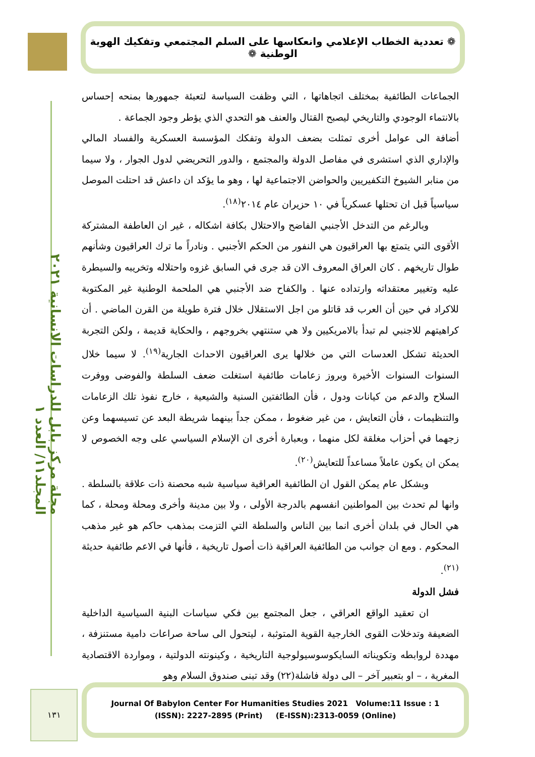❁ تعددية الخطاب الإعلامي وانعكاسها على السلم المجتمعي وتفكيك الهوية الوطنية ❁
مجلة مركز بابل للدراسات الانسانية ٢٠٢١ المجلد١١/ العدد ١
الجماعات الطائفية بمختلف اتجاهاتها ، التي وظفت السياسة لتعبئة جمهورها بمنحه إحساس بالانتماء الوجودي والتاريخي ليصبح القتال والعنف هو التحدي الذي يؤطر وجود الجماعة .
أضافة الى عوامل أخرى تمثلت بضعف الدولة وتفكك المؤسسة العسكرية والفساد المالي والإداري الذي استشرى في مفاصل الدولة والمجتمع ، والدور التحريضي لدول الجوار ، ولا سيما من منابر الشيوخ التكفيريين والحواضن الاجتماعية لها ، وهو ما يؤكد ان داعش قد احتلت الموصل سياسياً قبل ان تحتلها عسكرياً في ١٠ حزيران عام ٢٠١٤<sup>(١٨)</sup>.
وبالرغم من التدخل الأجنبي الفاضح والاحتلال بكافة اشكاله ، غير ان العاطفة المشتركة الأقوى التي يتمتع بها العراقيون هي النفور من الحكم الأجنبي . ونادراً ما ترك العراقيون وشأنهم طوال تاريخهم . كان العراق المعروف الان قد جرى في السابق غزوه واحتلاله وتخريبه والسيطرة عليه وتغيير معتقداته وارتداده عنها . والكفاح ضد الأجنبي هي الملحمة الوطنية غير المكتوبة للاكراد في حين أن العرب قد قاتلو من اجل الاستقلال خلال فترة طويلة من القرن الماضي . أن كراهيتهم للاجنبي لم تبدأ بالامريكيين ولا هي ستنتهي بخروجهم ، والحكاية قديمة ، ولكن التجربة الحديثة تشكل العدسات التي من خلالها يرى العراقيون الاحداث الجارية<sup>(١٩)</sup>. لا سيما خلال السنوات السنوات الأخيرة وبروز زعامات طائفية استغلت ضعف السلطة والفوضى ووفرت السلاح والدعم من كيانات ودول ، فأن الطائفتين السنية والشيعية ، خارج نفوذ تلك الزعامات والتنظيمات ، فأن التعايش ، من غير ضغوط ، ممكن جداً بينهما شريطة البعد عن تسيسهما وعن زجهما في أحزاب مغلقة لكل منهما ، وبعبارة أخرى ان الإسلام السياسي على وجه الخصوص لا يمكن ان يكون عاملاً مساعداً للتعايش<sup>(٢٠)</sup>.
وبشكل عام يمكن القول ان الطائفية العراقية سياسية شبه محصنة ذات علاقة بالسلطة . وانها لم تحدث بين المواطنين انفسهم بالدرجة الأولى ، ولا بين مدينة وأخرى ومحلة ومحلة ، كما هي الحال في بلدان أخرى انما بين الناس والسلطة التي التزمت بمذهب حاكم هو غير مذهب المحكوم . ومع ان جوانب من الطائفية العراقية ذات أصول تاريخية ، فأنها في الاعم طائفية حديثة <sup>(٢١)</sup>.
فشل الدولة
ان تعقيد الواقع العراقي ، جعل المجتمع بين فكي سياسات البنية السياسية الداخلية الضعيفة وتدخلات القوى الخارجية القوية المتوثبة ، ليتحول الى ساحة صراعات دامية مستنزفة ، مهددة لروابطه وتكويناته السايكوسوسيولوجية التاريخية ، وكينونته الدولتية ، ومواردة الاقتصادية المغرية ، – او بتعبير آخر – الى دولة فاشلة(٢٢) وقد تبنى صندوق السلام وهو
١٣١
Journal Of Babylon Center For Humanities Studies 2021 Volume:11 Issue : 1
(ISSN): 2227-2895 (Print) (E-ISSN):2313-0059 (Online)